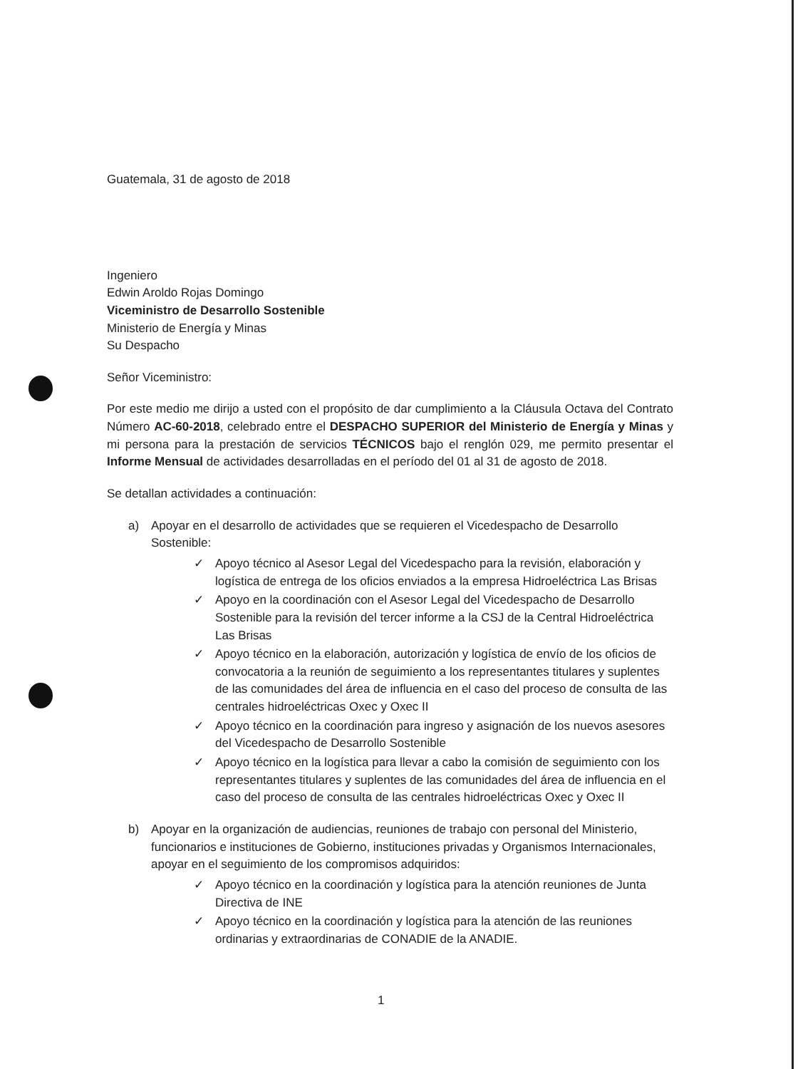Guatemala, 31 de agosto de 2018
Ingeniero
Edwin Aroldo Rojas Domingo
Viceministro de Desarrollo Sostenible
Ministerio de Energía y Minas
Su Despacho
Señor Viceministro:
Por este medio me dirijo a usted con el propósito de dar cumplimiento a la Cláusula Octava del Contrato Número AC-60-2018, celebrado entre el DESPACHO SUPERIOR del Ministerio de Energía y Minas y mi persona para la prestación de servicios TÉCNICOS bajo el renglón 029, me permito presentar el Informe Mensual de actividades desarrolladas en el período del 01 al 31 de agosto de 2018.
Se detallan actividades a continuación:
a) Apoyar en el desarrollo de actividades que se requieren el Vicedespacho de Desarrollo Sostenible:
✓ Apoyo técnico al Asesor Legal del Vicedespacho para la revisión, elaboración y logística de entrega de los oficios enviados a la empresa Hidroeléctrica Las Brisas
✓ Apoyo en la coordinación con el Asesor Legal del Vicedespacho de Desarrollo Sostenible para la revisión del tercer informe a la CSJ de la Central Hidroeléctrica Las Brisas
✓ Apoyo técnico en la elaboración, autorización y logística de envío de los oficios de convocatoria a la reunión de seguimiento a los representantes titulares y suplentes de las comunidades del área de influencia en el caso del proceso de consulta de las centrales hidroeléctricas Oxec y Oxec II
✓ Apoyo técnico en la coordinación para ingreso y asignación de los nuevos asesores del Vicedespacho de Desarrollo Sostenible
✓ Apoyo técnico en la logística para llevar a cabo la comisión de seguimiento con los representantes titulares y suplentes de las comunidades del área de influencia en el caso del proceso de consulta de las centrales hidroeléctricas Oxec y Oxec II
b) Apoyar en la organización de audiencias, reuniones de trabajo con personal del Ministerio, funcionarios e instituciones de Gobierno, instituciones privadas y Organismos Internacionales, apoyar en el seguimiento de los compromisos adquiridos:
✓ Apoyo técnico en la coordinación y logística para la atención reuniones de Junta Directiva de INE
✓ Apoyo técnico en la coordinación y logística para la atención de las reuniones ordinarias y extraordinarias de CONADIE de la ANADIE.
1